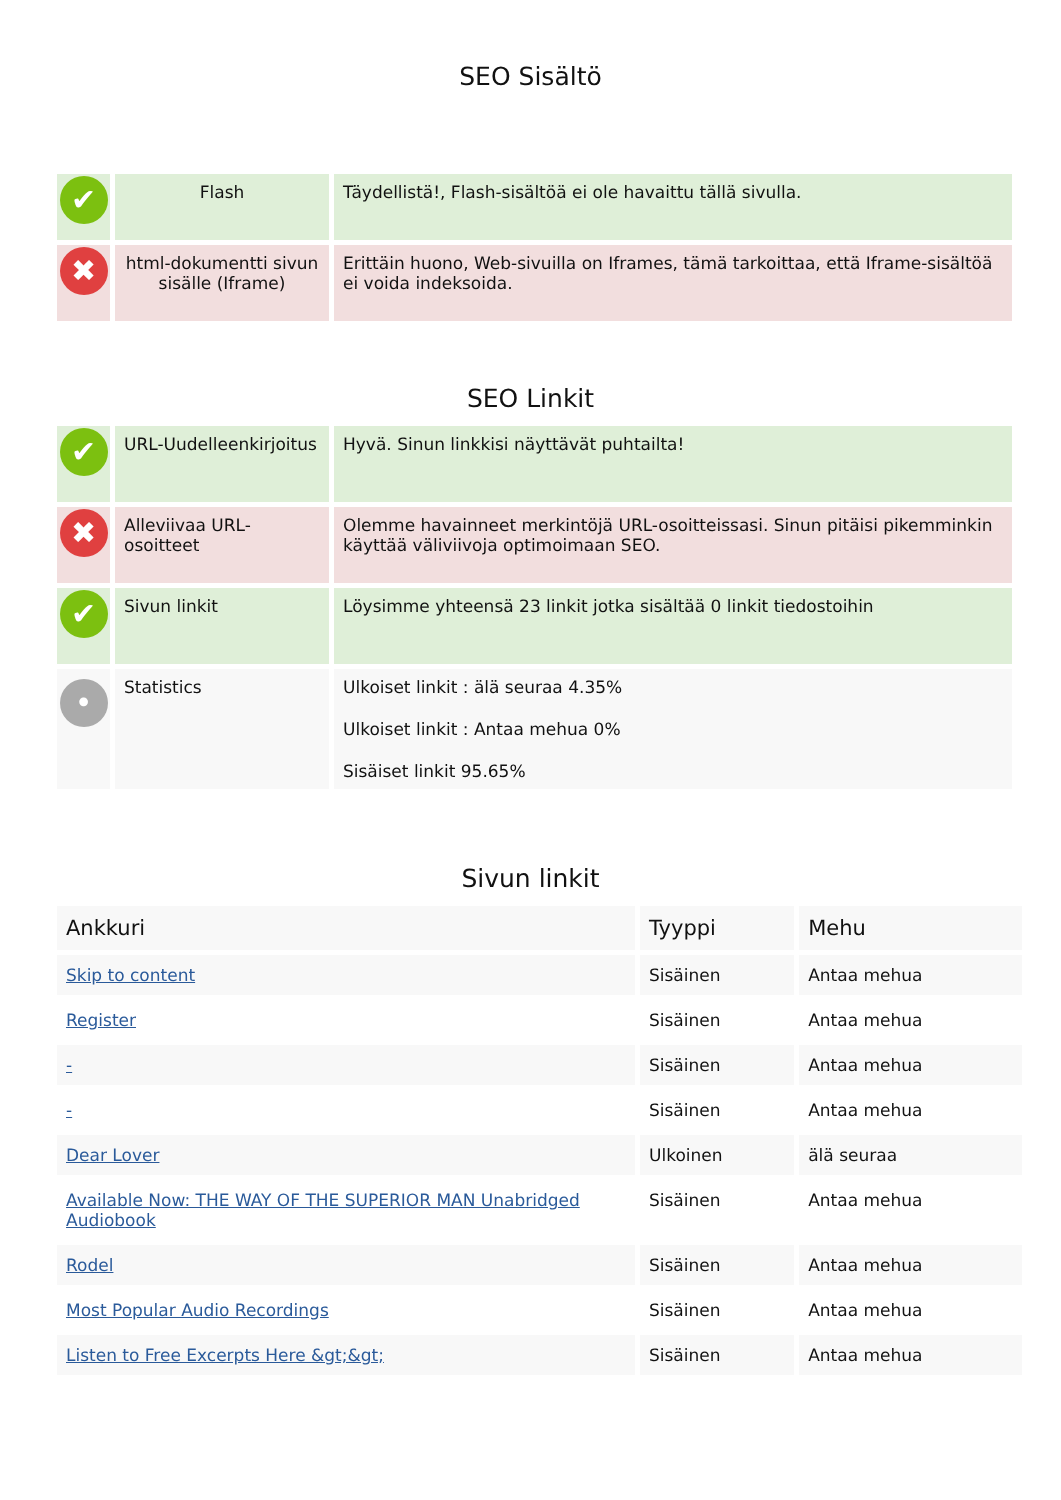SEO Sisältö
| ✔ | Flash | Täydellistä!, Flash-sisältöä ei ole havaittu tällä sivulla. |
| ✖ | html-dokumentti sivun sisälle (Iframe) | Erittäin huono, Web-sivuilla on Iframes, tämä tarkoittaa, että Iframe-sisältöä ei voida indeksoida. |
SEO Linkit
| ✔ | URL-Uudelleenkirjoitus | Hyvä. Sinun linkkisi näyttävät puhtailta! |
| ✖ | Alleviivaa URL-osoitteet | Olemme havainneet merkintöjä URL-osoitteissasi. Sinun pitäisi pikemminkin käyttää väliviivoja optimoimaan SEO. |
| ✔ | Sivun linkit | Löysimme yhteensä 23 linkit jotka sisältää 0 linkit tiedostoihin |
| • | Statistics | Ulkoiset linkit : älä seuraa 4.35% Ulkoiset linkit : Antaa mehua 0% Sisäiset linkit 95.65% |
Sivun linkit
| Ankkuri | Tyyppi | Mehu |
| --- | --- | --- |
| Skip to content | Sisäinen | Antaa mehua |
| Register | Sisäinen | Antaa mehua |
| - | Sisäinen | Antaa mehua |
| - | Sisäinen | Antaa mehua |
| Dear Lover | Ulkoinen | älä seuraa |
| Available Now: THE WAY OF THE SUPERIOR MAN Unabridged Audiobook | Sisäinen | Antaa mehua |
| Rodel | Sisäinen | Antaa mehua |
| Most Popular Audio Recordings | Sisäinen | Antaa mehua |
| Listen to Free Excerpts Here &gt;&gt; | Sisäinen | Antaa mehua |